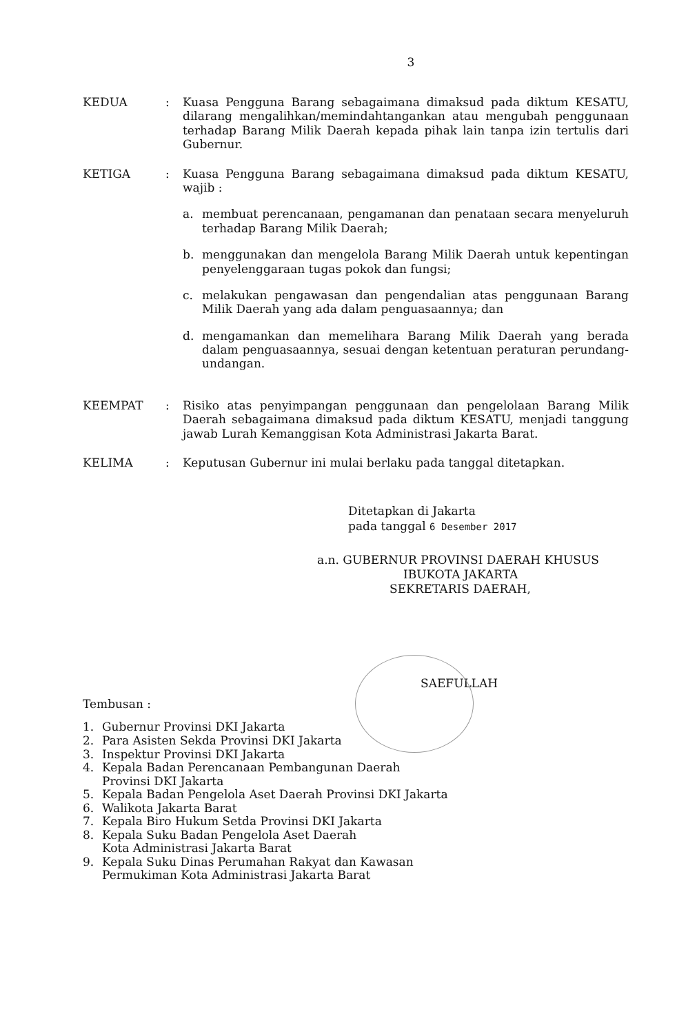3
KEDUA : Kuasa Pengguna Barang sebagaimana dimaksud pada diktum KESATU, dilarang mengalihkan/memindahtangankan atau mengubah penggunaan terhadap Barang Milik Daerah kepada pihak lain tanpa izin tertulis dari Gubernur.
KETIGA : Kuasa Pengguna Barang sebagaimana dimaksud pada diktum KESATU, wajib :
a. membuat perencanaan, pengamanan dan penataan secara menyeluruh terhadap Barang Milik Daerah;
b. menggunakan dan mengelola Barang Milik Daerah untuk kepentingan penyelenggaraan tugas pokok dan fungsi;
c. melakukan pengawasan dan pengendalian atas penggunaan Barang Milik Daerah yang ada dalam penguasaannya; dan
d. mengamankan dan memelihara Barang Milik Daerah yang berada dalam penguasaannya, sesuai dengan ketentuan peraturan perundang-undangan.
KEEMPAT : Risiko atas penyimpangan penggunaan dan pengelolaan Barang Milik Daerah sebagaimana dimaksud pada diktum KESATU, menjadi tanggung jawab Lurah Kemanggisan Kota Administrasi Jakarta Barat.
KELIMA : Keputusan Gubernur ini mulai berlaku pada tanggal ditetapkan.
Ditetapkan di Jakarta
pada tanggal 6 Desember 2017
a.n. GUBERNUR PROVINSI DAERAH KHUSUS
IBUKOTA JAKARTA
SEKRETARIS DAERAH,
SAEFULLAH
Tembusan :
1. Gubernur Provinsi DKI Jakarta
2. Para Asisten Sekda Provinsi DKI Jakarta
3. Inspektur Provinsi DKI Jakarta
4. Kepala Badan Perencanaan Pembangunan Daerah
Provinsi DKI Jakarta
5. Kepala Badan Pengelola Aset Daerah Provinsi DKI Jakarta
6. Walikota Jakarta Barat
7. Kepala Biro Hukum Setda Provinsi DKI Jakarta
8. Kepala Suku Badan Pengelola Aset Daerah
Kota Administrasi Jakarta Barat
9. Kepala Suku Dinas Perumahan Rakyat dan Kawasan
Permukiman Kota Administrasi Jakarta Barat